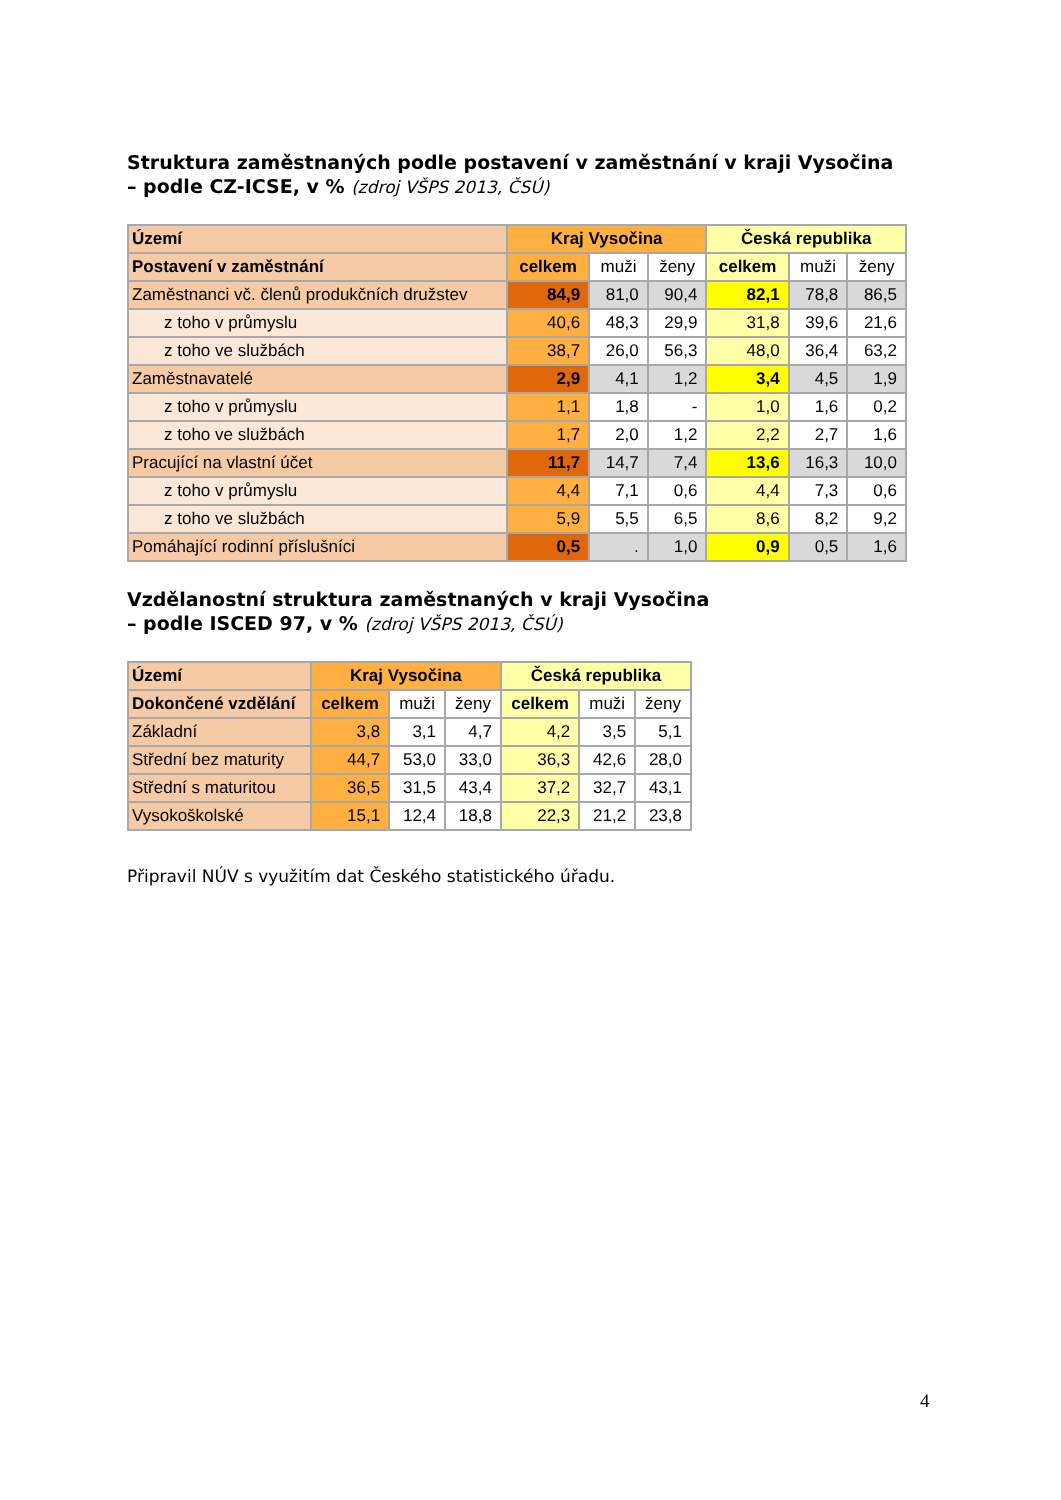Struktura zaměstnaných podle postavení v zaměstnání v kraji Vysočina
– podle CZ-ICSE, v % (zdroj VŠPS 2013, ČSÚ)
| Území | Kraj Vysočina | | | Česká republika | | |
| --- | --- | --- | --- | --- | --- | --- |
| Postavení v zaměstnání | celkem | muži | ženy | celkem | muži | ženy |
| Zaměstnanci vč. členů produkčních družstev | 84,9 | 81,0 | 90,4 | 82,1 | 78,8 | 86,5 |
| z toho v průmyslu | 40,6 | 48,3 | 29,9 | 31,8 | 39,6 | 21,6 |
| z toho ve službách | 38,7 | 26,0 | 56,3 | 48,0 | 36,4 | 63,2 |
| Zaměstnavatelé | 2,9 | 4,1 | 1,2 | 3,4 | 4,5 | 1,9 |
| z toho v průmyslu | 1,1 | 1,8 | - | 1,0 | 1,6 | 0,2 |
| z toho ve službách | 1,7 | 2,0 | 1,2 | 2,2 | 2,7 | 1,6 |
| Pracující na vlastní účet | 11,7 | 14,7 | 7,4 | 13,6 | 16,3 | 10,0 |
| z toho v průmyslu | 4,4 | 7,1 | 0,6 | 4,4 | 7,3 | 0,6 |
| z toho ve službách | 5,9 | 5,5 | 6,5 | 8,6 | 8,2 | 9,2 |
| Pomáhající rodinní příslušníci | 0,5 | . | 1,0 | 0,9 | 0,5 | 1,6 |
Vzdělanostní struktura zaměstnaných v kraji Vysočina
– podle ISCED 97, v % (zdroj VŠPS 2013, ČSÚ)
| Území | Kraj Vysočina | | | Česká republika | | |
| --- | --- | --- | --- | --- | --- | --- |
| Dokončené vzdělání | celkem | muži | ženy | celkem | muži | ženy |
| Základní | 3,8 | 3,1 | 4,7 | 4,2 | 3,5 | 5,1 |
| Střední bez maturity | 44,7 | 53,0 | 33,0 | 36,3 | 42,6 | 28,0 |
| Střední s maturitou | 36,5 | 31,5 | 43,4 | 37,2 | 32,7 | 43,1 |
| Vysokoškolské | 15,1 | 12,4 | 18,8 | 22,3 | 21,2 | 23,8 |
Připravil NÚV s využitím dat Českého statistického úřadu.
4